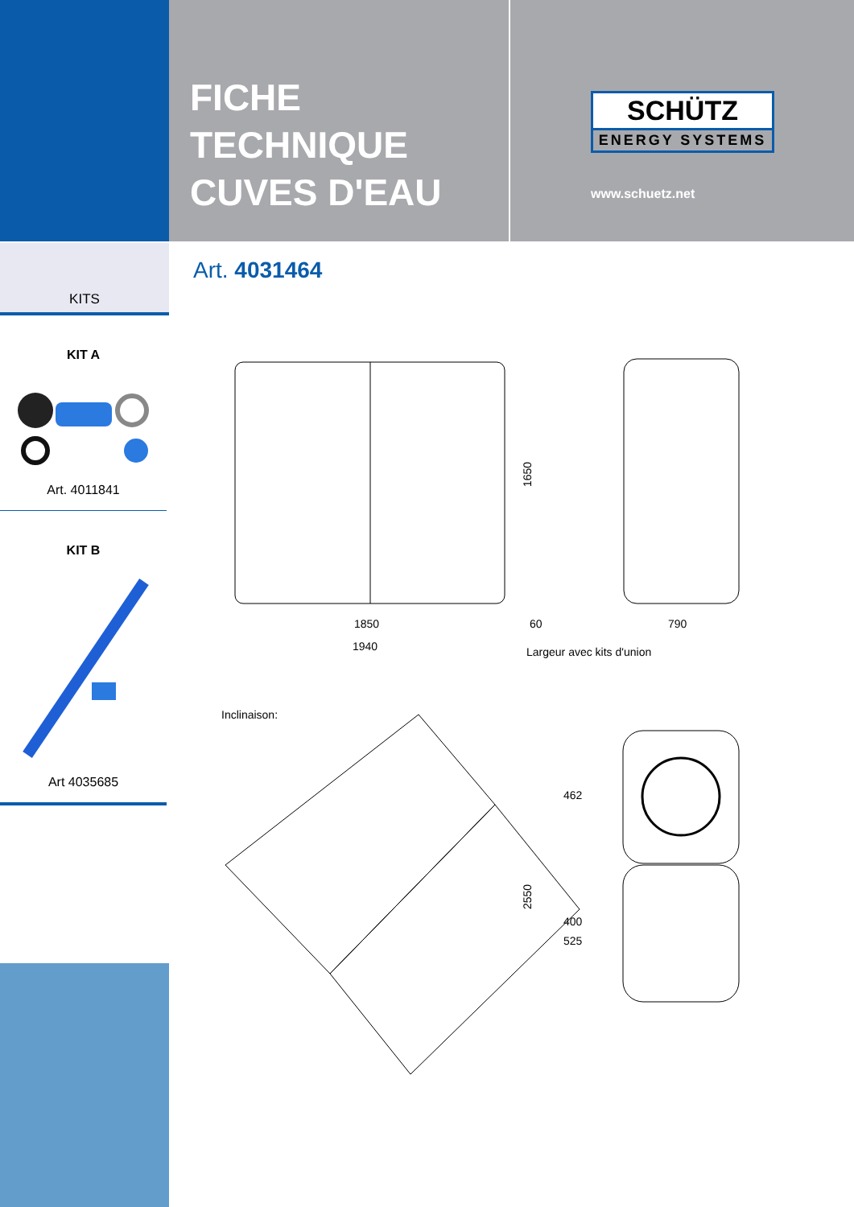FICHE
TECHNIQUE
CUVES D'EAU
SCHÜTZ
ENERGY SYSTEMS
www.schuetz.net
KITS
KIT A
Art. 4011841
KIT B
Art 4035685
Art. 4031464
1650
1850
60
790
1940
Largeur avec kits d'union
Inclinaison:
2550
462
400
525